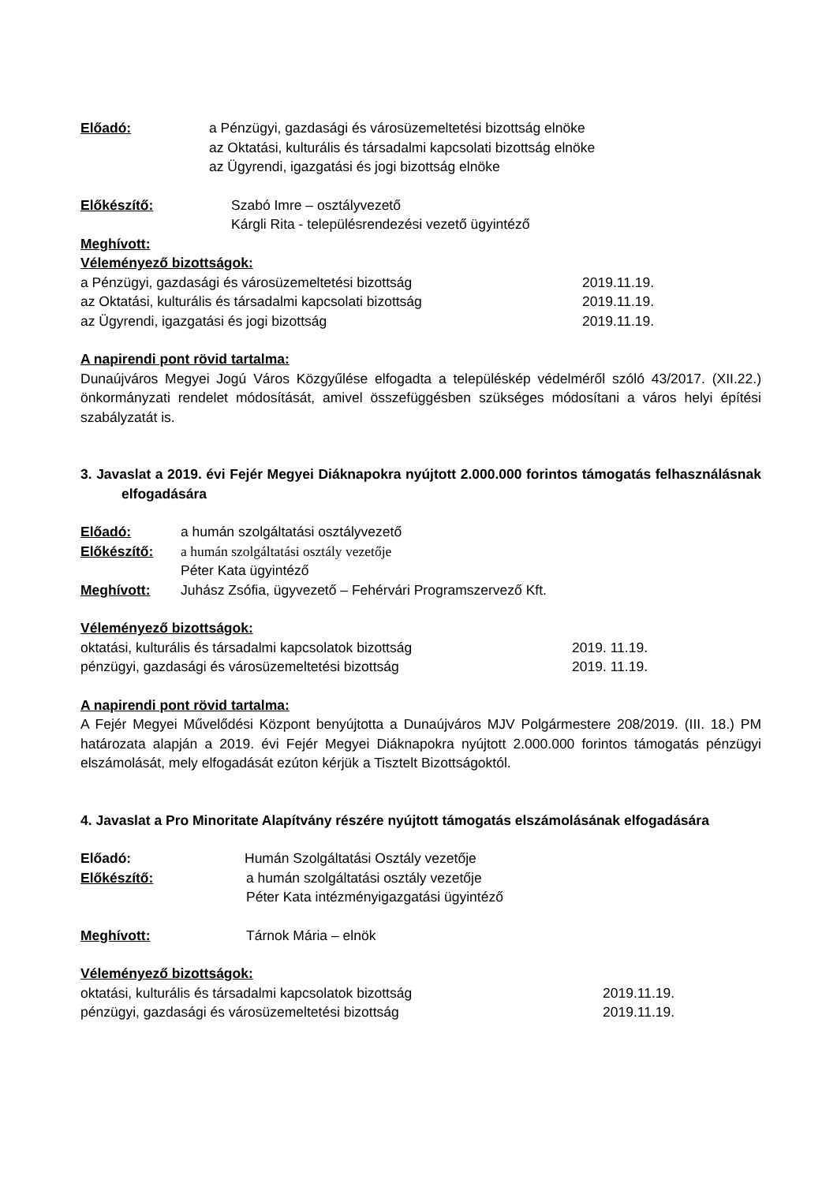Előadó: a Pénzügyi, gazdasági és városüzemeltetési bizottság elnöke
az Oktatási, kulturális és társadalmi kapcsolati bizottság elnöke
az Ügyrendi, igazgatási és jogi bizottság elnöke
Előkészítő: Szabó Imre – osztályvezető
Kárgli Rita - településrendezési vezető ügyintéző
Meghívott:
Véleményező bizottságok:
a Pénzügyi, gazdasági és városüzemeltetési bizottság 2019.11.19.
az Oktatási, kulturális és társadalmi kapcsolati bizottság 2019.11.19.
az Ügyrendi, igazgatási és jogi bizottság 2019.11.19.
A napirendi pont rövid tartalma:
Dunaújváros Megyei Jogú Város Közgyűlése elfogadta a településkép védelméről szóló 43/2017. (XII.22.) önkormányzati rendelet módosítását, amivel összefüggésben szükséges módosítani a város helyi építési szabályzatát is.
3. Javaslat a 2019. évi Fejér Megyei Diáknapokra nyújtott 2.000.000 forintos támogatás felhasználásnak elfogadására
Előadó: a humán szolgáltatási osztályvezető
Előkészítő: a humán szolgáltatási osztály vezetője
Péter Kata ügyintéző
Meghívott: Juhász Zsófia, ügyvezető – Fehérvári Programszervező Kft.
Véleményező bizottságok:
oktatási, kulturális és társadalmi kapcsolatok bizottság 2019. 11.19.
pénzügyi, gazdasági és városüzemeltetési bizottság 2019. 11.19.
A napirendi pont rövid tartalma:
A Fejér Megyei Művelődési Központ benyújtotta a Dunaújváros MJV Polgármestere 208/2019. (III. 18.) PM határozata alapján a 2019. évi Fejér Megyei Diáknapokra nyújtott 2.000.000 forintos támogatás pénzügyi elszámolását, mely elfogadását ezúton kérjük a Tisztelt Bizottságoktól.
4. Javaslat a Pro Minoritate Alapítvány részére nyújtott támogatás elszámolásának elfogadására
Előadó: Humán Szolgáltatási Osztály vezetője
Előkészítő: a humán szolgáltatási osztály vezetője
Péter Kata intézményigazgatási ügyintéző
Meghívott: Tárnok Mária – elnök
Véleményező bizottságok:
oktatási, kulturális és társadalmi kapcsolatok bizottság 2019.11.19.
pénzügyi, gazdasági és városüzemeltetési bizottság 2019.11.19.